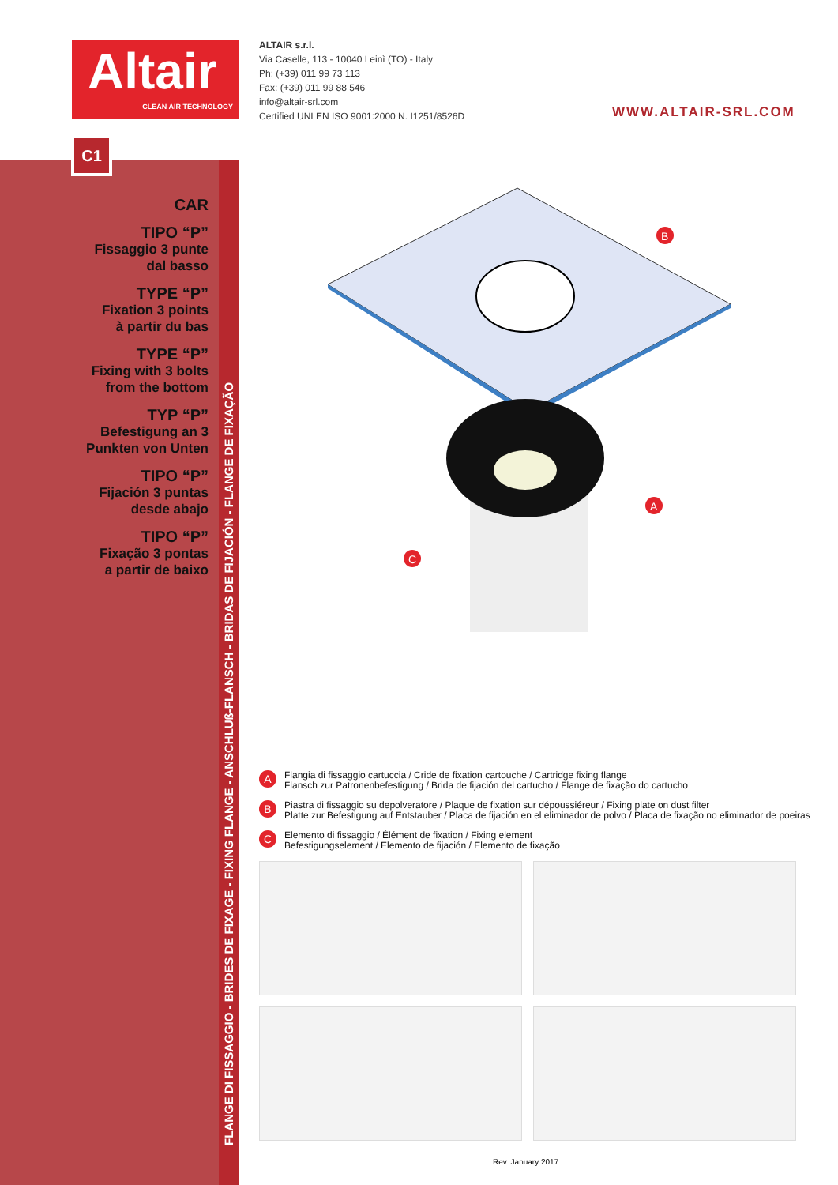Altair
CLEAN AIR TECHNOLOGY
ALTAIR s.r.l.
Via Caselle, 113 - 10040 Leinì (TO) - Italy
Ph: (+39) 011 99 73 113
Fax: (+39) 011 99 88 546
info@altair-srl.com
Certified UNI EN ISO 9001:2000 N. I1251/8526D
WWW.ALTAIR-SRL.COM
C1
FLANGE DI FISSAGGIO - BRIDES DE FIXAGE - FIXING FLANGE - ANSCHLUß-FLANSCH - BRIDAS DE FIJACIÓN - FLANGE DE FIXAÇÃO
CAR
TIPO “P”
Fissaggio 3 punte
dal basso
TYPE “P”
Fixation 3 points
à partir du bas
TYPE “P”
Fixing with 3 bolts
from the bottom
TYP “P”
Befestigung an 3
Punkten von Unten
TIPO “P”
Fijación 3 puntas
desde abajo
TIPO “P”
Fixação 3 pontas
a partir de baixo
B
A
C
A Flangia di fissaggio cartuccia / Cride de fixation cartouche / Cartridge fixing flange
Flansch zur Patronenbefestigung / Brida de fijación del cartucho / Flange de fixação do cartucho
B Piastra di fissaggio su depolveratore / Plaque de fixation sur dépoussiéreur / Fixing plate on dust filter
Platte zur Befestigung auf Entstauber / Placa de fijación en el eliminador de polvo / Placa de fixação no eliminador de poeiras
C Elemento di fissaggio / Élément de fixation / Fixing element
Befestigungselement / Elemento de fijación / Elemento de fixação
Rev. January 2017